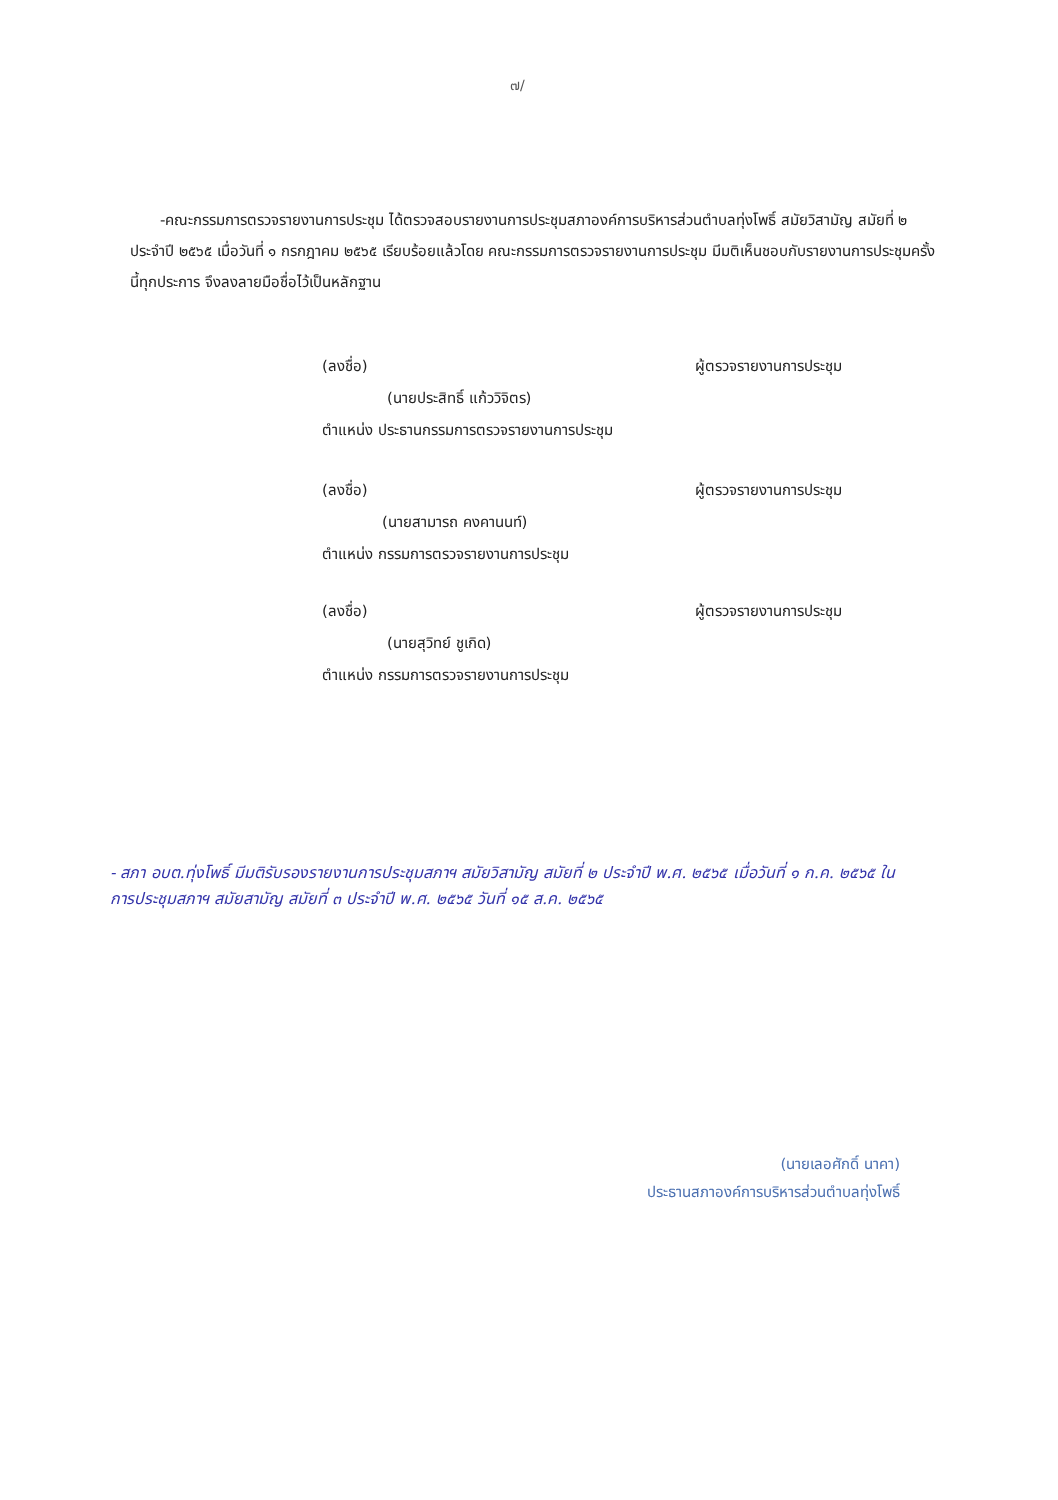๗/
-คณะกรรมการตรวจรายงานการประชุม ได้ตรวจสอบรายงานการประชุมสภาองค์การบริหารส่วนตำบลทุ่งโพธิ์ สมัยวิสามัญ สมัยที่ ๒ ประจำปี ๒๕๖๕ เมื่อวันที่ ๑ กรกฎาคม ๒๕๖๕ เรียบร้อยแล้วโดย คณะกรรมการตรวจรายงานการประชุม มีมติเห็นชอบกับรายงานการประชุมครั้งนี้ทุกประการ จึงลงลายมือชื่อไว้เป็นหลักฐาน
(ลงชื่อ) ผู้ตรวจรายงานการประชุม
(นายประสิทธิ์ แก้ววิจิตร)
ตำแหน่ง ประธานกรรมการตรวจรายงานการประชุม
(ลงชื่อ) ผู้ตรวจรายงานการประชุม
(นายสามารถ คงคานนท์)
ตำแหน่ง กรรมการตรวจรายงานการประชุม
(ลงชื่อ) ผู้ตรวจรายงานการประชุม
(นายสุวิทย์ ชูเกิด)
ตำแหน่ง กรรมการตรวจรายงานการประชุม
- สภา อบต.ทุ่งโพธิ์ มีมติรับรองรายงานการประชุมสภาฯ สมัยวิสามัญ สมัยที่ ๒ ประจำปี พ.ศ. ๒๕๖๕ เมื่อวันที่ ๑ ก.ค. ๒๕๖๕ ในการประชุมสภาฯ สมัยสามัญ สมัยที่ ๓ ประจำปี พ.ศ. ๒๕๖๕ วันที่ ๑๕ ส.ค. ๒๕๖๕
(นายเลอศักดิ์ นาคา)
ประธานสภาองค์การบริหารส่วนตำบลทุ่งโพธิ์